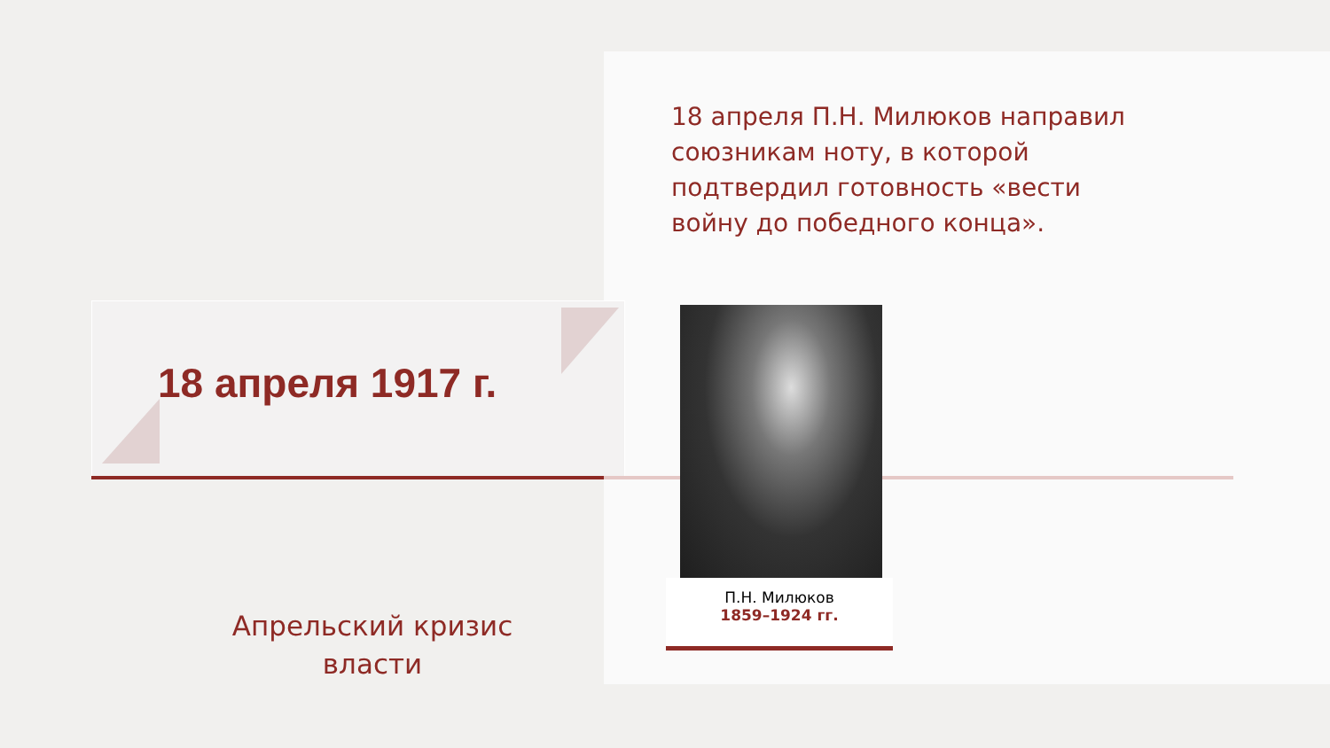18 апреля П.Н. Милюков направил союзникам ноту, в которой подтвердил готовность «вести войну до победного конца».
18 апреля 1917 г.
П.Н. Милюков
1859–1924 гг.
Апрельский кризис власти